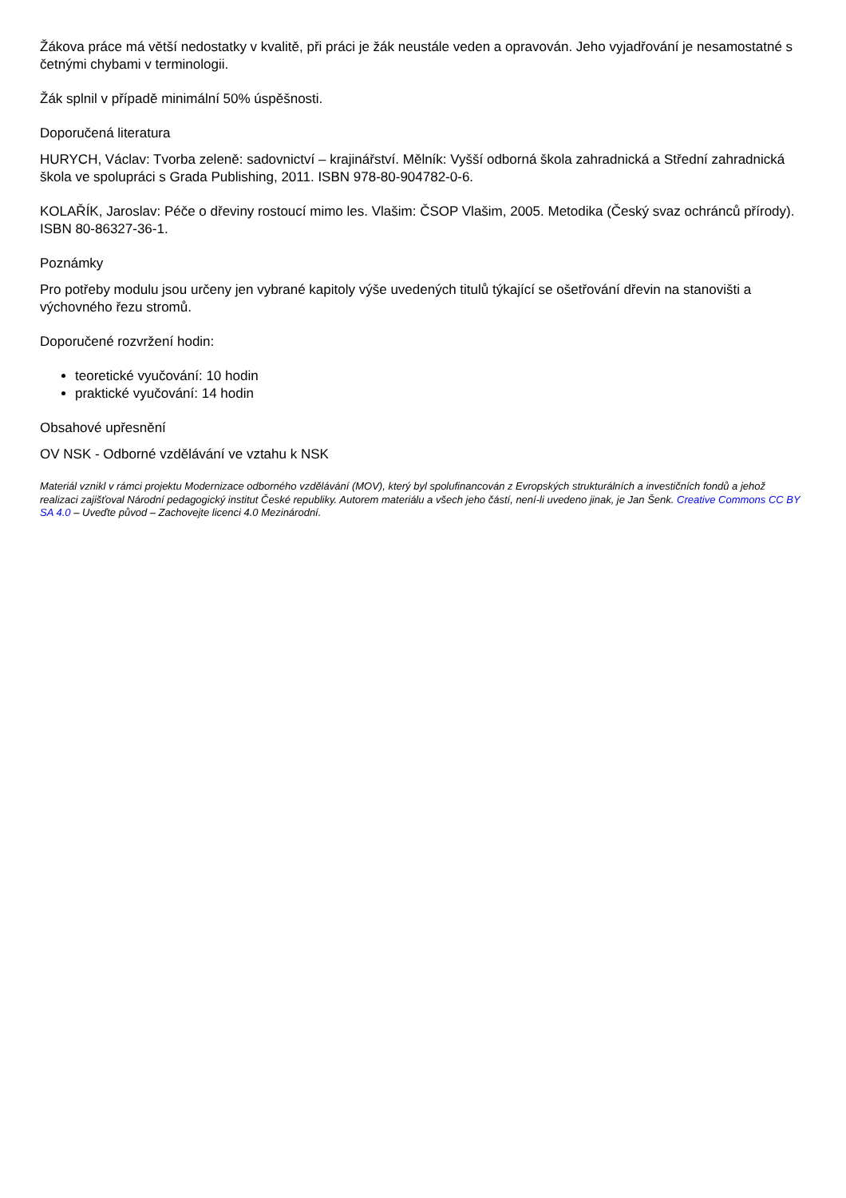Žákova práce má větší nedostatky v kvalitě, při práci je žák neustále veden a opravován. Jeho vyjadřování je nesamostatné s četnými chybami v terminologii.
Žák splnil v případě minimální 50% úspěšnosti.
Doporučená literatura
HURYCH, Václav: Tvorba zeleně: sadovnictví – krajinářství. Mělník: Vyšší odborná škola zahradnická a Střední zahradnická škola ve spolupráci s Grada Publishing, 2011. ISBN 978-80-904782-0-6.
KOLAŘÍK, Jaroslav: Péče o dřeviny rostoucí mimo les. Vlašim: ČSOP Vlašim, 2005. Metodika (Český svaz ochránců přírody). ISBN 80-86327-36-1.
Poznámky
Pro potřeby modulu jsou určeny jen vybrané kapitoly výše uvedených titulů týkající se ošetřování dřevin na stanovišti a výchovného řezu stromů.
Doporučené rozvržení hodin:
teoretické vyučování: 10 hodin
praktické vyučování: 14 hodin
Obsahové upřesnění
OV NSK - Odborné vzdělávání ve vztahu k NSK
Materiál vznikl v rámci projektu Modernizace odborného vzdělávání (MOV), který byl spolufinancován z Evropských strukturálních a investičních fondů a jehož realizaci zajišťoval Národní pedagogický institut České republiky. Autorem materiálu a všech jeho částí, není-li uvedeno jinak, je Jan Šenk. Creative Commons CC BY SA 4.0 – Uveďte původ – Zachovejte licenci 4.0 Mezinárodní.